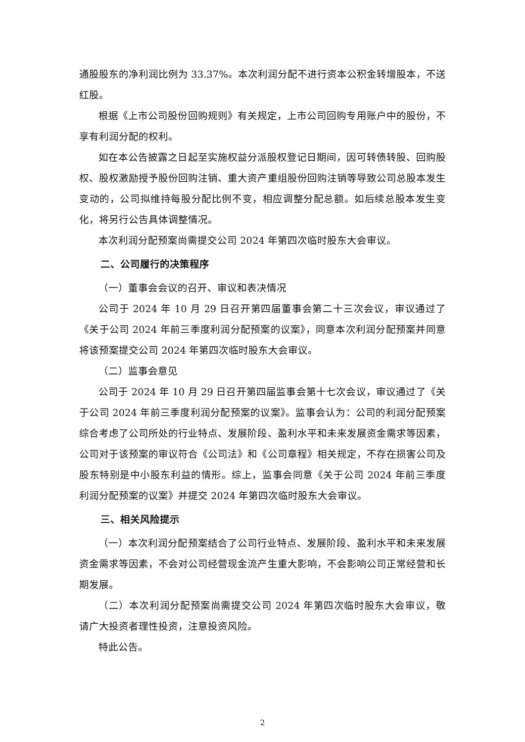通股股东的净利润比例为 33.37%。本次利润分配不进行资本公积金转增股本，不送红股。
根据《上市公司股份回购规则》有关规定，上市公司回购专用账户中的股份，不享有利润分配的权利。
如在本公告披露之日起至实施权益分派股权登记日期间，因可转债转股、回购股权、股权激励授予股份回购注销、重大资产重组股份回购注销等导致公司总股本发生变动的，公司拟维持每股分配比例不变，相应调整分配总额。如后续总股本发生变化，将另行公告具体调整情况。
本次利润分配预案尚需提交公司 2024 年第四次临时股东大会审议。
二、公司履行的决策程序
（一）董事会会议的召开、审议和表决情况
公司于 2024 年 10 月 29 日召开第四届董事会第二十三次会议，审议通过了《关于公司 2024 年前三季度利润分配预案的议案》，同意本次利润分配预案并同意将该预案提交公司 2024 年第四次临时股东大会审议。
（二）监事会意见
公司于 2024 年 10 月 29 日召开第四届监事会第十七次会议，审议通过了《关于公司 2024 年前三季度利润分配预案的议案》。监事会认为：公司的利润分配预案综合考虑了公司所处的行业特点、发展阶段、盈利水平和未来发展资金需求等因素，公司对于该预案的审议符合《公司法》和《公司章程》相关规定，不存在损害公司及股东特别是中小股东利益的情形。综上，监事会同意《关于公司 2024 年前三季度利润分配预案的议案》并提交 2024 年第四次临时股东大会审议。
三、相关风险提示
（一）本次利润分配预案结合了公司行业特点、发展阶段、盈利水平和未来发展资金需求等因素，不会对公司经营现金流产生重大影响，不会影响公司正常经营和长期发展。
（二）本次利润分配预案尚需提交公司 2024 年第四次临时股东大会审议，敬请广大投资者理性投资，注意投资风险。
特此公告。
2